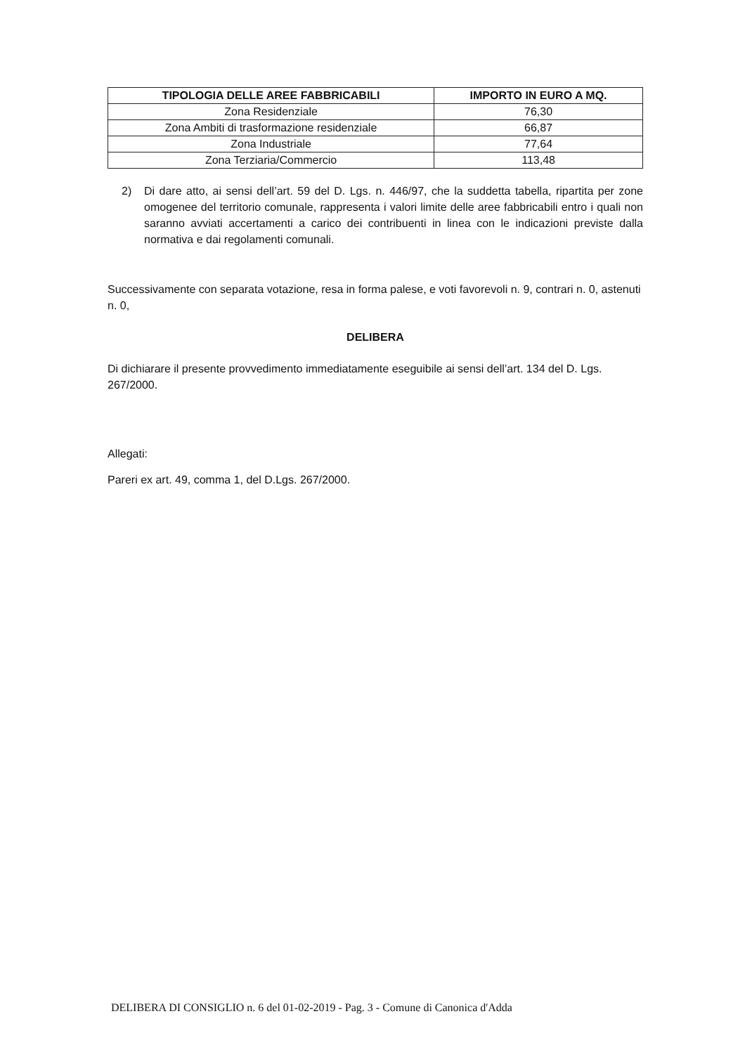| TIPOLOGIA DELLE AREE FABBRICABILI | IMPORTO IN EURO A MQ. |
| --- | --- |
| Zona Residenziale | 76,30 |
| Zona Ambiti di trasformazione residenziale | 66,87 |
| Zona Industriale | 77,64 |
| Zona Terziaria/Commercio | 113,48 |
2) Di dare atto, ai sensi dell’art. 59 del D. Lgs. n. 446/97, che la suddetta tabella, ripartita per zone omogenee del territorio comunale, rappresenta i valori limite delle aree fabbricabili entro i quali non saranno avviati accertamenti a carico dei contribuenti in linea con le indicazioni previste dalla normativa e dai regolamenti comunali.
Successivamente con separata votazione, resa in forma palese, e voti favorevoli n. 9, contrari n. 0, astenuti n. 0,
DELIBERA
Di dichiarare il presente provvedimento immediatamente eseguibile ai sensi dell’art. 134 del D. Lgs. 267/2000.
Allegati:
Pareri ex art. 49, comma 1, del D.Lgs. 267/2000.
DELIBERA DI CONSIGLIO n. 6 del 01-02-2019 - Pag. 3 - Comune di Canonica d'Adda